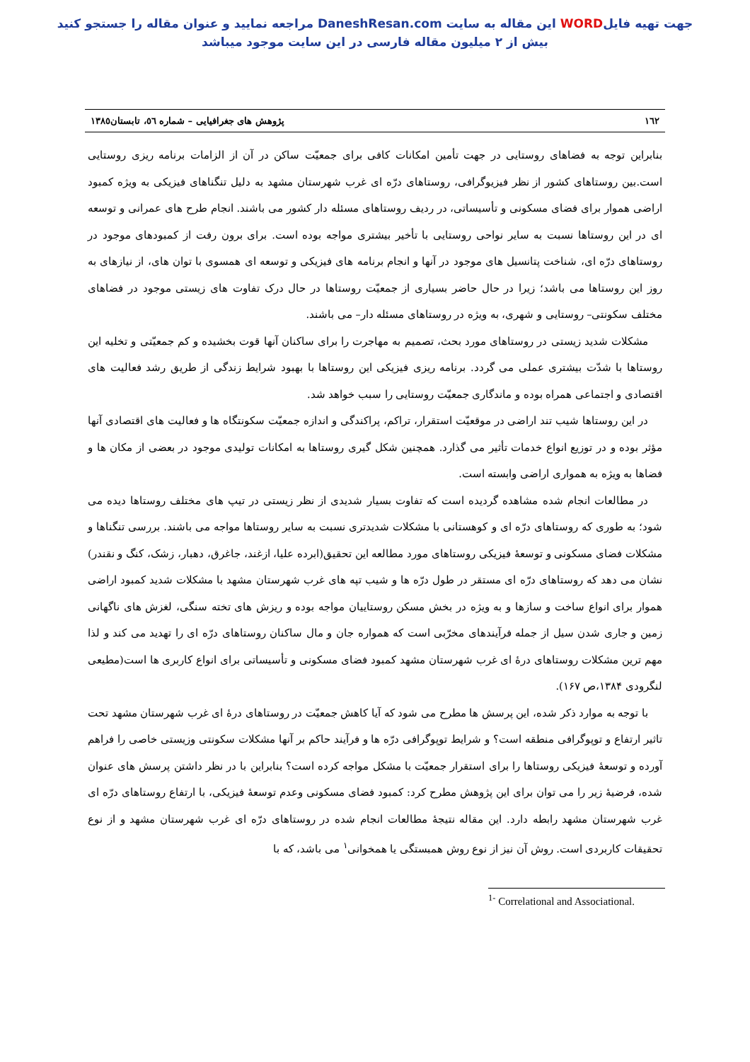جهت تهیه فایلWORD این مقاله به سایت DaneshResan.com مراجعه نمایید و عنوان مقاله را جستجو کنید
بیش از ۲ میلیون مقاله فارسی در این سایت موجود میباشد
١٦٢ پژوهش های جغرافیایی – شماره ٥٦، تابستان١٣٨٥
بنابراین توجه به فضاهای روستایی در جهت تأمین امکانات کافی برای جمعیّت ساکن در آن از الزامات برنامه ریزی روستایی است.بین روستاهای کشور از نظر فیزیوگرافی، روستاهای درّه ای غرب شهرستان مشهد به دلیل تنگناهای فیزیکی به ویژه کمبود اراضی هموار برای فضای مسکونی و تأسیساتی، در ردیف روستاهای مسئله دار کشور می باشند. انجام طرح های عمرانی و توسعه ای در این روستاها نسبت به سایر نواحی روستایی با تأخیر بیشتری مواجه بوده است. برای برون رفت از کمبودهای موجود در روستاهای درّه ای، شناخت پتانسیل های موجود در آنها و انجام برنامه های فیزیکی و توسعه ای همسوی با توان های، از نیازهای به روز این روستاها می باشد؛ زیرا در حال حاضر بسیاری از جمعیّت روستاها در حال درک تفاوت های زیستی موجود در فضاهای مختلف سکونتی– روستایی و شهری، به ویژه در روستاهای مسئله دار– می باشند.
مشکلات شدید زیستی در روستاهای مورد بحث، تصمیم به مهاجرت را برای ساکنان آنها قوت بخشیده و کم جمعیّتی و تخلیه این روستاها با شدّت بیشتری عملی می گردد. برنامه ریزی فیزیکی این روستاها با بهبود شرایط زندگی از طریق رشد فعالیت های اقتصادی و اجتماعی همراه بوده و ماندگاری جمعیّت روستایی را سبب خواهد شد.
در این روستاها شیب تند اراضی در موقعیّت استقرار، تراکم، پراکندگی و اندازه جمعیّت سکونتگاه ها و فعالیت های اقتصادی آنها مؤثر بوده و در توزیع انواع خدمات تأثیر می گذارد. همچنین شکل گیری روستاها به امکانات تولیدی موجود در بعضی از مکان ها و فضاها به ویژه به همواری اراضی وابسته است.
در مطالعات انجام شده مشاهده گردیده است که تفاوت بسیار شدیدی از نظر زیستی در تیپ های مختلف روستاها دیده می شود؛ به طوری که روستاهای درّه ای و کوهستانی با مشکلات شدیدتری نسبت به سایر روستاها مواجه می باشند. بررسی تنگناها و مشکلات فضای مسکونی و توسعهٔ فیزیکی روستاهای مورد مطالعه این تحقیق(ابرده علیا، ازغند، جاغرق، دهبار، زشک، کنگ و نقندر) نشان می دهد که روستاهای درّه ای مستقر در طول درّه ها و شیب تپه های غرب شهرستان مشهد با مشکلات شدید کمبود اراضی هموار برای انواع ساخت و سازها و به ویژه در بخش مسکن روستاییان مواجه بوده و ریزش های تخته سنگی، لغزش های ناگهانی زمین و جاری شدن سیل از جمله فرآیندهای مخرّبی است که همواره جان و مال ساکنان روستاهای درّه ای را تهدید می کند و لذا مهم ترین مشکلات روستاهای درهٔ ای غرب شهرستان مشهد کمبود فضای مسکونی و تأسیساتی برای انواع کاربری ها است(مطیعی لنگرودی ۱۳۸۴،ص ۱۶۷).
با توجه به موارد ذکر شده، این پرسش ها مطرح می شود که آیا کاهش جمعیّت در روستاهای درهٔ ای غرب شهرستان مشهد تحت تاثیر ارتفاع و توپوگرافی منطقه است؟ و شرایط توپوگرافی درّه ها و فرآیند حاکم بر آنها مشکلات سکونتی وزیستی خاصی را فراهم آورده و توسعهٔ فیزیکی روستاها را برای استقرار جمعیّت با مشکل مواجه کرده است؟ بنابراین با در نظر داشتن پرسش های عنوان شده، فرضیهٔ زیر را می توان برای این پژوهش مطرح کرد: کمبود فضای مسکونی وعدم توسعهٔ فیزیکی، با ارتفاع روستاهای درّه ای غرب شهرستان مشهد رابطه دارد. این مقاله نتیجهٔ مطالعات انجام شده در روستاهای درّه ای غرب شهرستان مشهد و از نوع تحقیقات کاربردی است. روش آن نیز از نوع روش همبستگی یا همخوانی<sup>١</sup> می باشد، که با
<sup>1-</sup> Correlational and Associational.